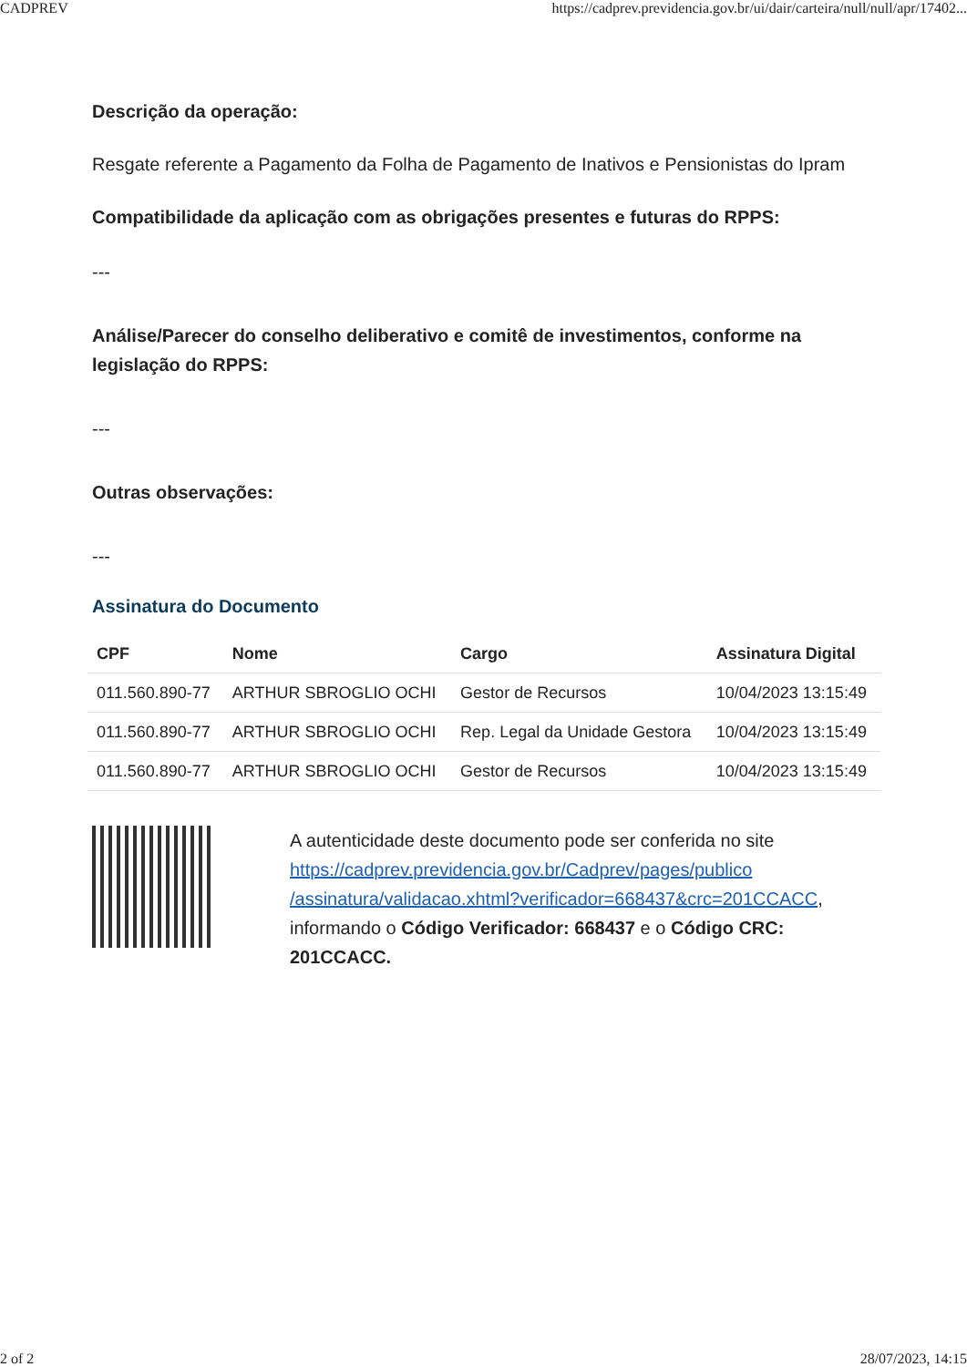CADPREV https://cadprev.previdencia.gov.br/ui/dair/carteira/null/null/apr/17402...
Descrição da operação:
Resgate referente a Pagamento da Folha de Pagamento de Inativos e Pensionistas do Ipram
Compatibilidade da aplicação com as obrigações presentes e futuras do RPPS:
---
Análise/Parecer do conselho deliberativo e comitê de investimentos, conforme na legislação do RPPS:
---
Outras observações:
---
Assinatura do Documento
| CPF | Nome | Cargo | Assinatura Digital |
| --- | --- | --- | --- |
| 011.560.890-77 | ARTHUR SBROGLIO OCHI | Gestor de Recursos | 10/04/2023 13:15:49 |
| 011.560.890-77 | ARTHUR SBROGLIO OCHI | Rep. Legal da Unidade Gestora | 10/04/2023 13:15:49 |
| 011.560.890-77 | ARTHUR SBROGLIO OCHI | Gestor de Recursos | 10/04/2023 13:15:49 |
A autenticidade deste documento pode ser conferida no site https://cadprev.previdencia.gov.br/Cadprev/pages/publico /assinatura/validacao.xhtml?verificador=668437&crc=201CCACC, informando o Código Verificador: 668437 e o Código CRC: 201CCACC.
2 of 2 28/07/2023, 14:15